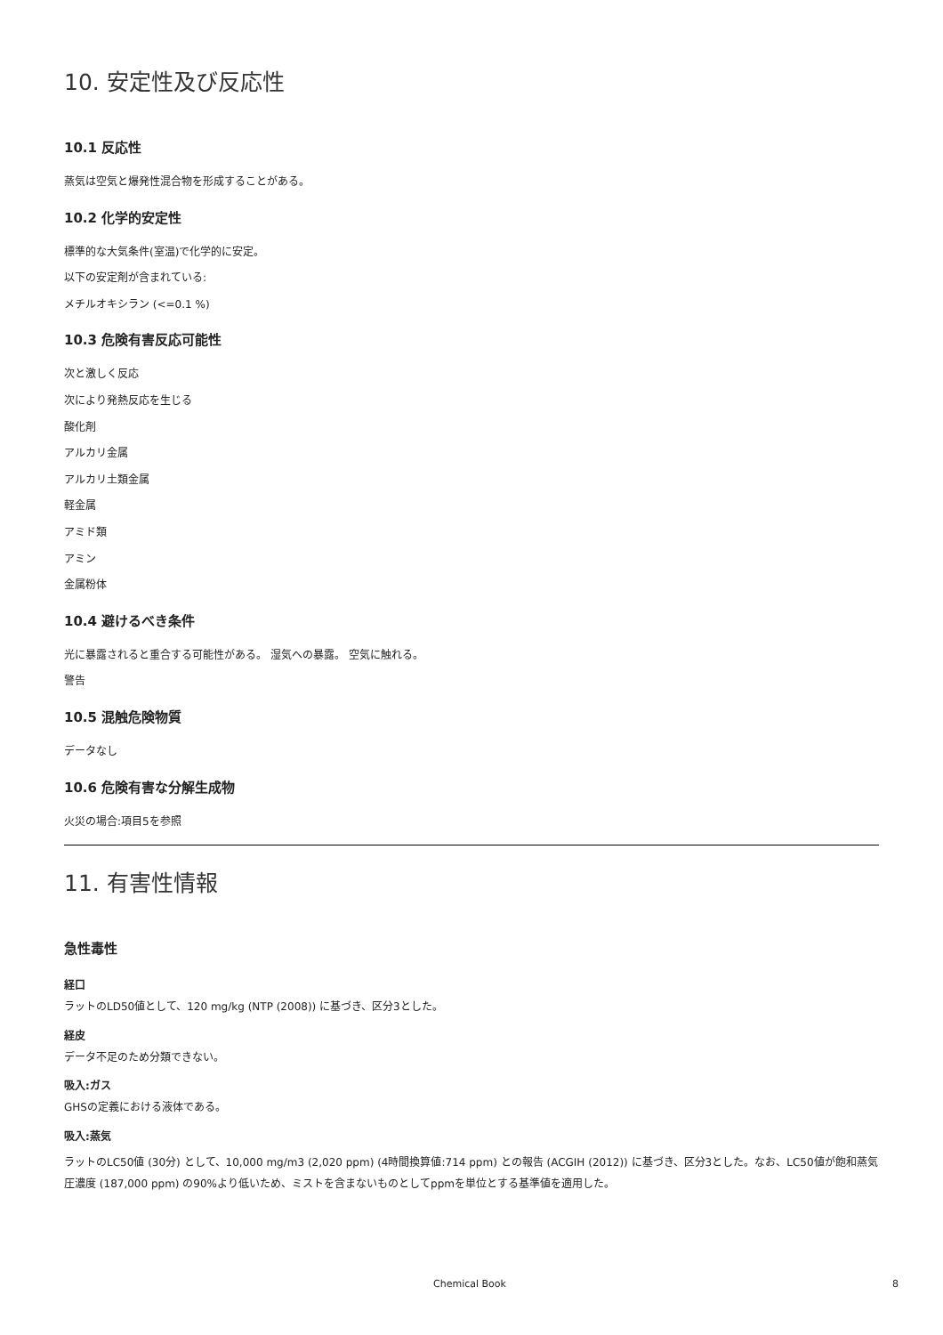10. 安定性及び反応性
10.1 反応性
蒸気は空気と爆発性混合物を形成することがある。
10.2 化学的安定性
標準的な大気条件(室温)で化学的に安定。
以下の安定剤が含まれている:
メチルオキシラン (<=0.1 %)
10.3 危険有害反応可能性
次と激しく反応
次により発熱反応を生じる
酸化剤
アルカリ金属
アルカリ土類金属
軽金属
アミド類
アミン
金属粉体
10.4 避けるべき条件
光に暴露されると重合する可能性がある。 湿気への暴露。 空気に触れる。
警告
10.5 混触危険物質
データなし
10.6 危険有害な分解生成物
火災の場合:項目5を参照
11. 有害性情報
急性毒性
経口
ラットのLD50値として、120 mg/kg (NTP (2008)) に基づき、区分3とした。
経皮
データ不足のため分類できない。
吸入:ガス
GHSの定義における液体である。
吸入:蒸気
ラットのLC50値 (30分) として、10,000 mg/m3 (2,020 ppm) (4時間換算値:714 ppm) との報告 (ACGIH (2012)) に基づき、区分3とした。なお、LC50値が飽和蒸気圧濃度 (187,000 ppm) の90%より低いため、ミストを含まないものとしてppmを単位とする基準値を適用した。
Chemical Book 8